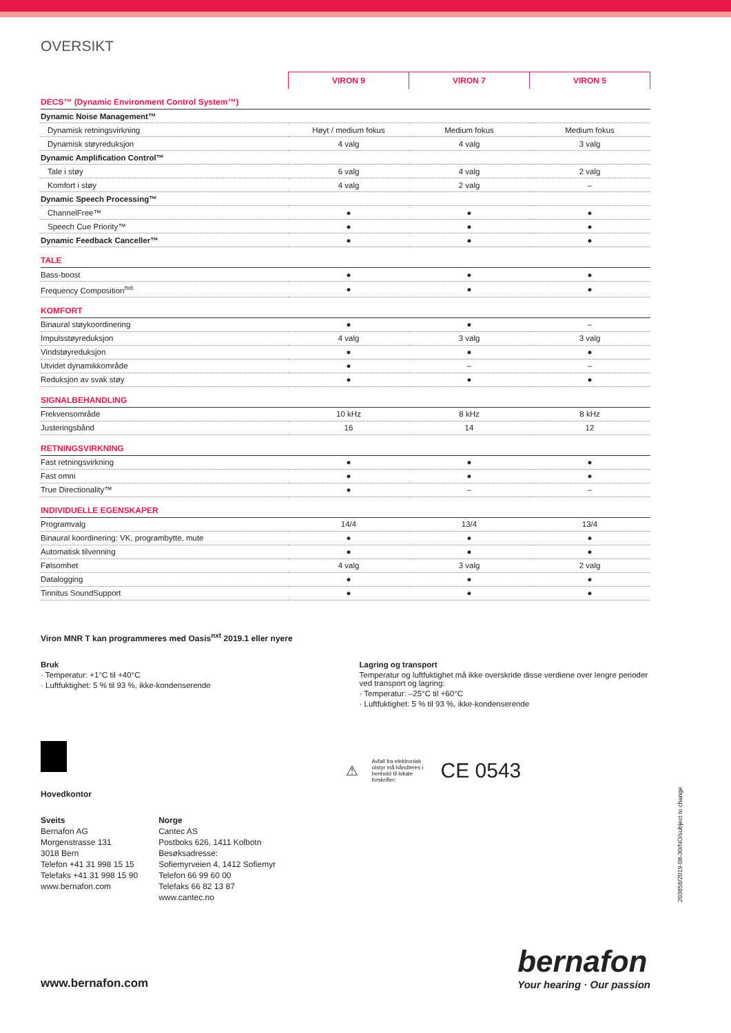OVERSIKT
| | VIRON 9 | VIRON 7 | VIRON 5 |
| --- | --- | --- | --- |
| DECS™ (Dynamic Environment Control System™) | | | |
| Dynamic Noise Management™ | | | |
| Dynamisk retningsvirkning | Høyt / medium fokus | Medium fokus | Medium fokus |
| Dynamisk støyreduksjon | 4 valg | 4 valg | 3 valg |
| Dynamic Amplification Control™ | | | |
| Tale i støy | 6 valg | 4 valg | 2 valg |
| Komfort i støy | 4 valg | 2 valg | – |
| Dynamic Speech Processing™ | | | |
| ChannelFree™ | ● | ● | ● |
| Speech Cue Priority™ | ● | ● | ● |
| Dynamic Feedback Canceller™ | ● | ● | ● |
| TALE | | | |
| Bass-boost | ● | ● | ● |
| Frequency Composition<sup>nxt</sup> | ● | ● | ● |
| KOMFORT | | | |
| Binaural støykoordinering | ● | ● | – |
| Impulsstøyreduksjon | 4 valg | 3 valg | 3 valg |
| Vindstøyreduksjon | ● | ● | ● |
| Utvidet dynamikkområde | ● | – | – |
| Reduksjon av svak støy | ● | ● | ● |
| SIGNALBEHANDLING | | | |
| Frekvensområde | 10 kHz | 8 kHz | 8 kHz |
| Justeringsbånd | 16 | 14 | 12 |
| RETNINGSVIRKNING | | | |
| Fast retningsvirkning | ● | ● | ● |
| Fast omni | ● | ● | ● |
| True Directionality™ | ● | – | – |
| INDIVIDUELLE EGENSKAPER | | | |
| Programvalg | 14/4 | 13/4 | 13/4 |
| Binaural koordinering: VK, programbytte, mute | ● | ● | ● |
| Automatisk tilvenning | ● | ● | ● |
| Følsomhet | 4 valg | 3 valg | 2 valg |
| Datalogging | ● | ● | ● |
| Tinnitus SoundSupport | ● | ● | ● |
Viron MNR T kan programmeres med Oasis<sup>nxt</sup> 2019.1 eller nyere
Bruk
· Temperatur: +1°C til +40°C
· Luftfuktighet: 5 % til 93 %, ikke-kondenserende
Lagring og transport
Temperatur og luftfuktighet må ikke overskride disse verdiene over lengre perioder ved transport og lagring:
· Temperatur: –25°C til +60°C
· Luftfuktighet: 5 % til 93 %, ikke-kondenserende
Hovedkontor
⚠ Avfall fra elektronisk utstyr må håndteres i henhold til lokale forskrifter. CE 0543
Sveits
Bernafon AG
Morgenstrasse 131
3018 Bern
Telefon +41 31 998 15 15
Telefaks +41 31 998 15 90
www.bernafon.com
Norge
Cantec AS
Postboks 626, 1411 Kolbotn
Besøksadresse:
Sofiemyrveien 4, 1412 Sofiemyr
Telefon 66 99 60 00
Telefaks 66 82 13 87
www.cantec.no
www.bernafon.com
bernafon
Your hearing · Our passion
203858/2019-08-30/NO/subject to change